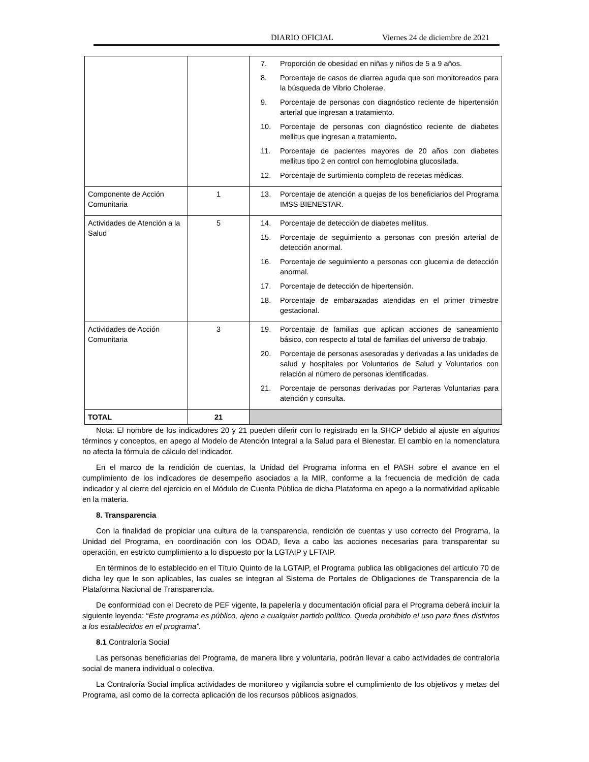DIARIO OFICIAL Viernes 24 de diciembre de 2021
| | | 7. Proporción de obesidad en niñas y niños de 5 a 9 años. 8. Porcentaje de casos de diarrea aguda que son monitoreados para la búsqueda de Vibrio Cholerae. 9. Porcentaje de personas con diagnóstico reciente de hipertensión arterial que ingresan a tratamiento. 10. Porcentaje de personas con diagnóstico reciente de diabetes mellitus que ingresan a tratamiento . 11. Porcentaje de pacientes mayores de 20 años con diabetes mellitus tipo 2 en control con hemoglobina glucosilada. 12. Porcentaje de surtimiento completo de recetas médicas. |
| Componente de Acción Comunitaria | 1 | 13. Porcentaje de atención a quejas de los beneficiarios del Programa IMSS BIENESTAR. |
| Actividades de Atención a la Salud | 5 | 14. Porcentaje de detección de diabetes mellitus. 15. Porcentaje de seguimiento a personas con presión arterial de detección anormal. 16. Porcentaje de seguimiento a personas con glucemia de detección anormal. 17. Porcentaje de detección de hipertensión. 18. Porcentaje de embarazadas atendidas en el primer trimestre gestacional. |
| Actividades de Acción Comunitaria | 3 | 19. Porcentaje de familias que aplican acciones de saneamiento básico, con respecto al total de familias del universo de trabajo. 20. Porcentaje de personas asesoradas y derivadas a las unidades de salud y hospitales por Voluntarios de Salud y Voluntarios con relación al número de personas identificadas. 21. Porcentaje de personas derivadas por Parteras Voluntarias para atención y consulta. |
| TOTAL | 21 | |
Nota: El nombre de los indicadores 20 y 21 pueden diferir con lo registrado en la SHCP debido al ajuste en algunos términos y conceptos, en apego al Modelo de Atención Integral a la Salud para el Bienestar. El cambio en la nomenclatura no afecta la fórmula de cálculo del indicador.
En el marco de la rendición de cuentas, la Unidad del Programa informa en el PASH sobre el avance en el cumplimiento de los indicadores de desempeño asociados a la MIR, conforme a la frecuencia de medición de cada indicador y al cierre del ejercicio en el Módulo de Cuenta Pública de dicha Plataforma en apego a la normatividad aplicable en la materia.
8. Transparencia
Con la finalidad de propiciar una cultura de la transparencia, rendición de cuentas y uso correcto del Programa, la Unidad del Programa, en coordinación con los OOAD, lleva a cabo las acciones necesarias para transparentar su operación, en estricto cumplimiento a lo dispuesto por la LGTAIP y LFTAIP.
En términos de lo establecido en el Título Quinto de la LGTAIP, el Programa publica las obligaciones del artículo 70 de dicha ley que le son aplicables, las cuales se integran al Sistema de Portales de Obligaciones de Transparencia de la Plataforma Nacional de Transparencia.
De conformidad con el Decreto de PEF vigente, la papelería y documentación oficial para el Programa deberá incluir la siguiente leyenda: “Este programa es público, ajeno a cualquier partido político. Queda prohibido el uso para fines distintos a los establecidos en el programa”.
8.1 Contraloría Social
Las personas beneficiarias del Programa, de manera libre y voluntaria, podrán llevar a cabo actividades de contraloría social de manera individual o colectiva.
La Contraloría Social implica actividades de monitoreo y vigilancia sobre el cumplimiento de los objetivos y metas del Programa, así como de la correcta aplicación de los recursos públicos asignados.